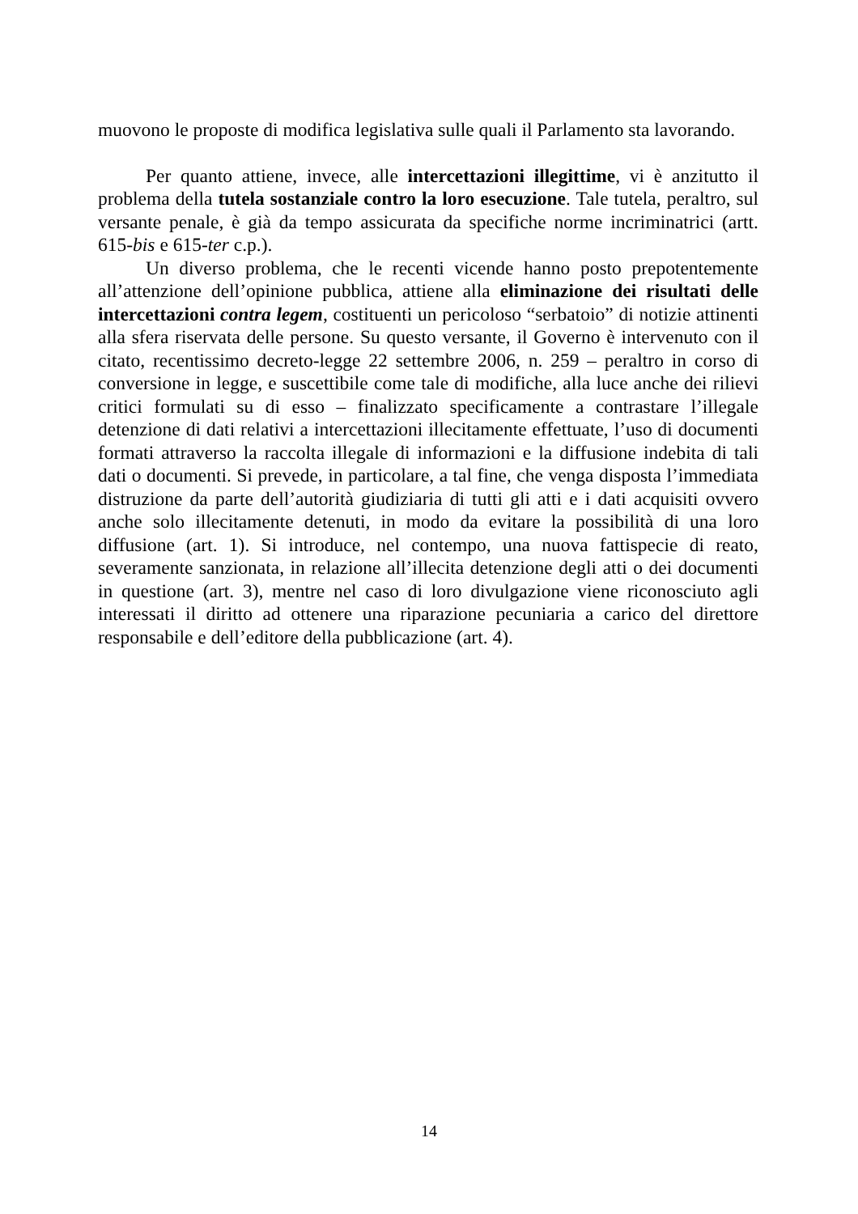muovono le proposte di modifica legislativa sulle quali il Parlamento sta lavorando.
Per quanto attiene, invece, alle intercettazioni illegittime, vi è anzitutto il problema della tutela sostanziale contro la loro esecuzione. Tale tutela, peraltro, sul versante penale, è già da tempo assicurata da specifiche norme incriminatrici (artt. 615-bis e 615-ter c.p.).
Un diverso problema, che le recenti vicende hanno posto prepotentemente all’attenzione dell’opinione pubblica, attiene alla eliminazione dei risultati delle intercettazioni contra legem, costituenti un pericoloso “serbatoio” di notizie attinenti alla sfera riservata delle persone. Su questo versante, il Governo è intervenuto con il citato, recentissimo decreto-legge 22 settembre 2006, n. 259 – peraltro in corso di conversione in legge, e suscettibile come tale di modifiche, alla luce anche dei rilievi critici formulati su di esso – finalizzato specificamente a contrastare l’illegale detenzione di dati relativi a intercettazioni illecitamente effettuate, l’uso di documenti formati attraverso la raccolta illegale di informazioni e la diffusione indebita di tali dati o documenti. Si prevede, in particolare, a tal fine, che venga disposta l’immediata distruzione da parte dell’autorità giudiziaria di tutti gli atti e i dati acquisiti ovvero anche solo illecitamente detenuti, in modo da evitare la possibilità di una loro diffusione (art. 1). Si introduce, nel contempo, una nuova fattispecie di reato, severamente sanzionata, in relazione all’illecita detenzione degli atti o dei documenti in questione (art. 3), mentre nel caso di loro divulgazione viene riconosciuto agli interessati il diritto ad ottenere una riparazione pecuniaria a carico del direttore responsabile e dell’editore della pubblicazione (art. 4).
14